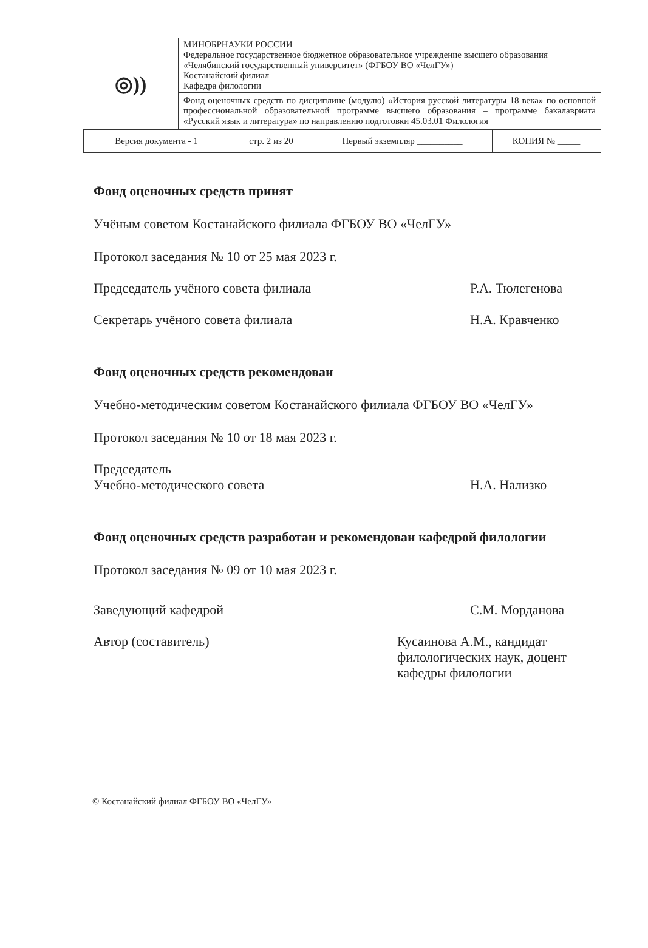| ◎)) | МИНОБРНАУКИ РОССИИ Федеральное государственное бюджетное образовательное учреждение высшего образования «Челябинский государственный университет» (ФГБОУ ВО «ЧелГУ») Костанайский филиал Кафедра филологии |
| | Фонд оценочных средств по дисциплине (модулю) «История русской литературы 18 века» по основной профессиональной образовательной программе высшего образования – программе бакалавриата «Русский язык и литература» по направлению подготовки 45.03.01 Филология |
| / Версия документа - 1 / стр. 2 из 20 / Первый экземпляр __________ / КОПИЯ № _____ / | |
Фонд оценочных средств принят
Учёным советом Костанайского филиала ФГБОУ ВО «ЧелГУ»
Протокол заседания № 10 от 25 мая 2023 г.
Председатель учёного совета филиала
Р.А. Тюлегенова
Секретарь учёного совета филиала
Н.А. Кравченко
Фонд оценочных средств рекомендован
Учебно-методическим советом Костанайского филиала ФГБОУ ВО «ЧелГУ»
Протокол заседания № 10 от 18 мая 2023 г.
Председатель
Учебно-методического совета
Н.А. Нализко
Фонд оценочных средств разработан и рекомендован кафедрой филологии
Протокол заседания № 09 от 10 мая 2023 г.
Заведующий кафедрой С.М. Морданова
Автор (составитель) Кусаинова А.М., кандидат филологических наук, доцент кафедры филологии
© Костанайский филиал ФГБОУ ВО «ЧелГУ»